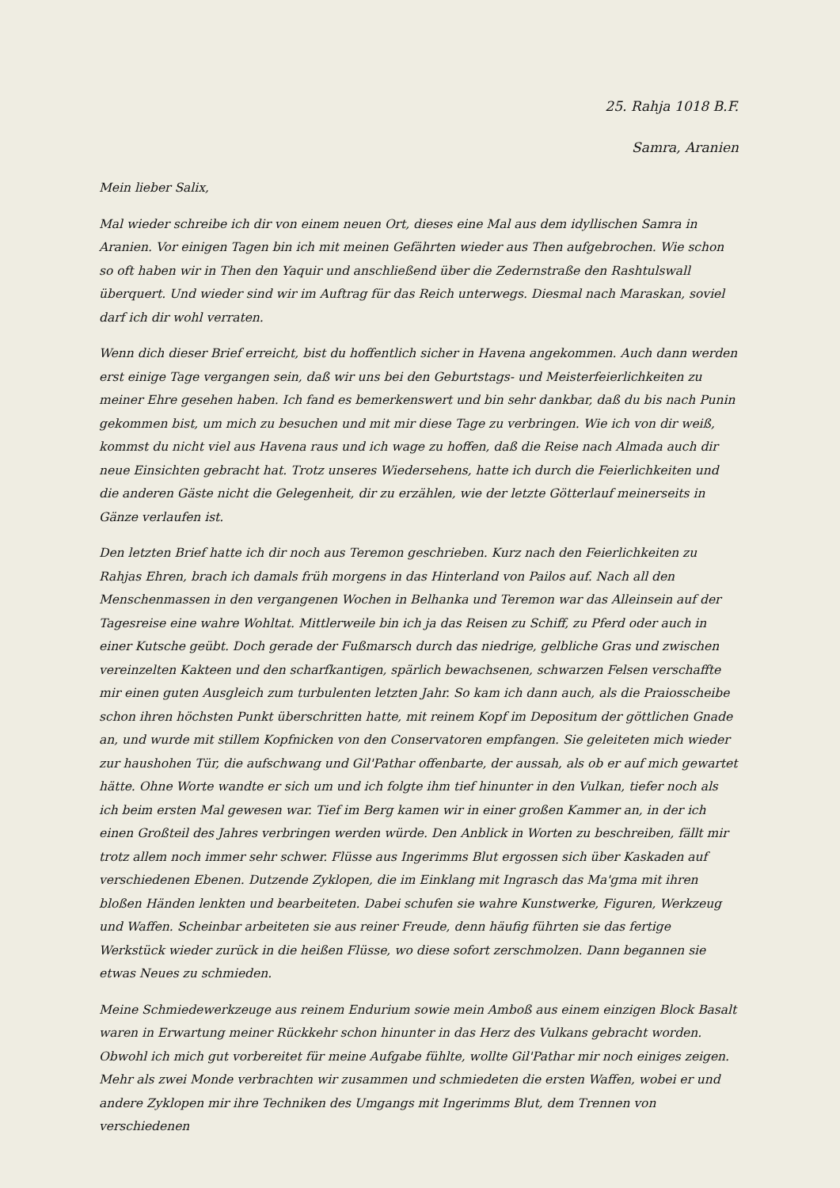25. Rahja 1018 B.F.
Samra, Aranien
Mein lieber Salix,
Mal wieder schreibe ich dir von einem neuen Ort, dieses eine Mal aus dem idyllischen Samra in Aranien. Vor einigen Tagen bin ich mit meinen Gefährten wieder aus Then aufgebrochen. Wie schon so oft haben wir in Then den Yaquir und anschließend über die Zedernstraße den Rashtulswall überquert. Und wieder sind wir im Auftrag für das Reich unterwegs. Diesmal nach Maraskan, soviel darf ich dir wohl verraten.
Wenn dich dieser Brief erreicht, bist du hoffentlich sicher in Havena angekommen. Auch dann werden erst einige Tage vergangen sein, daß wir uns bei den Geburtstags- und Meisterfeierlichkeiten zu meiner Ehre gesehen haben. Ich fand es bemerkenswert und bin sehr dankbar, daß du bis nach Punin gekommen bist, um mich zu besuchen und mit mir diese Tage zu verbringen. Wie ich von dir weiß, kommst du nicht viel aus Havena raus und ich wage zu hoffen, daß die Reise nach Almada auch dir neue Einsichten gebracht hat. Trotz unseres Wiedersehens, hatte ich durch die Feierlichkeiten und die anderen Gäste nicht die Gelegenheit, dir zu erzählen, wie der letzte Götterlauf meinerseits in Gänze verlaufen ist.
Den letzten Brief hatte ich dir noch aus Teremon geschrieben. Kurz nach den Feierlichkeiten zu Rahjas Ehren, brach ich damals früh morgens in das Hinterland von Pailos auf. Nach all den Menschenmassen in den vergangenen Wochen in Belhanka und Teremon war das Alleinsein auf der Tagesreise eine wahre Wohltat. Mittlerweile bin ich ja das Reisen zu Schiff, zu Pferd oder auch in einer Kutsche geübt. Doch gerade der Fußmarsch durch das niedrige, gelbliche Gras und zwischen vereinzelten Kakteen und den scharfkantigen, spärlich bewachsenen, schwarzen Felsen verschaffte mir einen guten Ausgleich zum turbulenten letzten Jahr. So kam ich dann auch, als die Praiosscheibe schon ihren höchsten Punkt überschritten hatte, mit reinem Kopf im Depositum der göttlichen Gnade an, und wurde mit stillem Kopfnicken von den Conservatoren empfangen. Sie geleiteten mich wieder zur haushohen Tür, die aufschwang und Gil'Pathar offenbarte, der aussah, als ob er auf mich gewartet hätte. Ohne Worte wandte er sich um und ich folgte ihm tief hinunter in den Vulkan, tiefer noch als ich beim ersten Mal gewesen war. Tief im Berg kamen wir in einer großen Kammer an, in der ich einen Großteil des Jahres verbringen werden würde. Den Anblick in Worten zu beschreiben, fällt mir trotz allem noch immer sehr schwer. Flüsse aus Ingerimms Blut ergossen sich über Kaskaden auf verschiedenen Ebenen. Dutzende Zyklopen, die im Einklang mit Ingrasch das Ma'gma mit ihren bloßen Händen lenkten und bearbeiteten. Dabei schufen sie wahre Kunstwerke, Figuren, Werkzeug und Waffen. Scheinbar arbeiteten sie aus reiner Freude, denn häufig führten sie das fertige Werkstück wieder zurück in die heißen Flüsse, wo diese sofort zerschmolzen. Dann begannen sie etwas Neues zu schmieden.
Meine Schmiedewerkzeuge aus reinem Endurium sowie mein Amboß aus einem einzigen Block Basalt waren in Erwartung meiner Rückkehr schon hinunter in das Herz des Vulkans gebracht worden. Obwohl ich mich gut vorbereitet für meine Aufgabe fühlte, wollte Gil'Pathar mir noch einiges zeigen. Mehr als zwei Monde verbrachten wir zusammen und schmiedeten die ersten Waffen, wobei er und andere Zyklopen mir ihre Techniken des Umgangs mit Ingerimms Blut, dem Trennen von verschiedenen